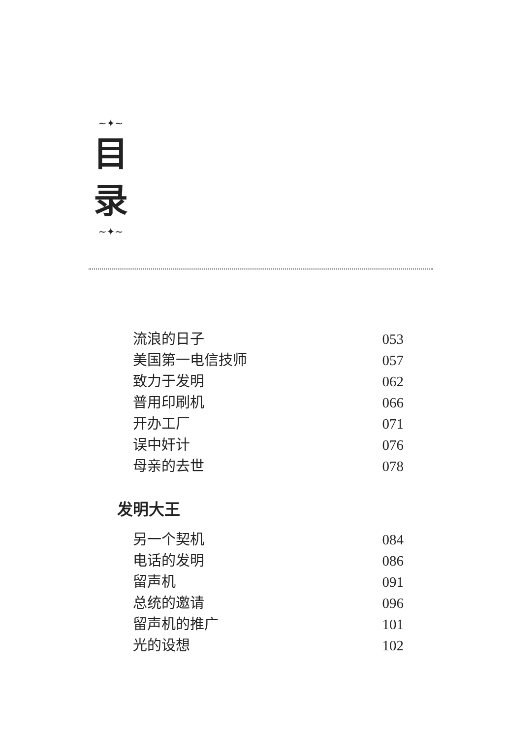~✦~
目
录
~✦~
流浪的日子 053
美国第一电信技师 057
致力于发明 062
普用印刷机 066
开办工厂 071
误中奸计 076
母亲的去世 078
发明大王
另一个契机 084
电话的发明 086
留声机 091
总统的邀请 096
留声机的推广 101
光的设想 102